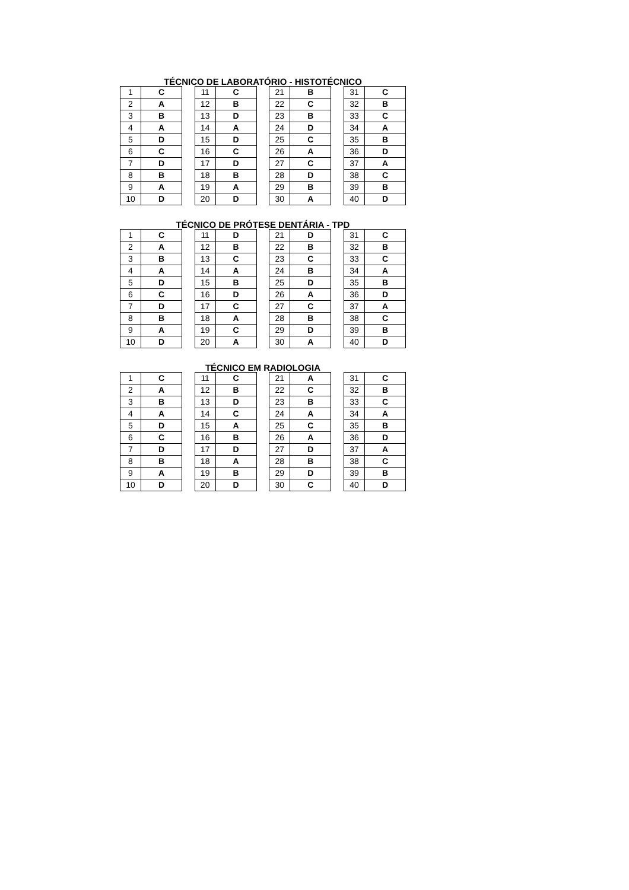TÉCNICO DE LABORATÓRIO - HISTOTÉCNICO
| 1 | C |
| 2 | A |
| 3 | B |
| 4 | A |
| 5 | D |
| 6 | C |
| 7 | D |
| 8 | B |
| 9 | A |
| 10 | D |
| 11 | C |
| 12 | B |
| 13 | D |
| 14 | A |
| 15 | D |
| 16 | C |
| 17 | D |
| 18 | B |
| 19 | A |
| 20 | D |
| 21 | B |
| 22 | C |
| 23 | B |
| 24 | D |
| 25 | C |
| 26 | A |
| 27 | C |
| 28 | D |
| 29 | B |
| 30 | A |
| 31 | C |
| 32 | B |
| 33 | C |
| 34 | A |
| 35 | B |
| 36 | D |
| 37 | A |
| 38 | C |
| 39 | B |
| 40 | D |
TÉCNICO DE PRÓTESE DENTÁRIA - TPD
| 1 | C |
| 2 | A |
| 3 | B |
| 4 | A |
| 5 | D |
| 6 | C |
| 7 | D |
| 8 | B |
| 9 | A |
| 10 | D |
| 11 | D |
| 12 | B |
| 13 | C |
| 14 | A |
| 15 | B |
| 16 | D |
| 17 | C |
| 18 | A |
| 19 | C |
| 20 | A |
| 21 | D |
| 22 | B |
| 23 | C |
| 24 | B |
| 25 | D |
| 26 | A |
| 27 | C |
| 28 | B |
| 29 | D |
| 30 | A |
| 31 | C |
| 32 | B |
| 33 | C |
| 34 | A |
| 35 | B |
| 36 | D |
| 37 | A |
| 38 | C |
| 39 | B |
| 40 | D |
TÉCNICO EM RADIOLOGIA
| 1 | C |
| 2 | A |
| 3 | B |
| 4 | A |
| 5 | D |
| 6 | C |
| 7 | D |
| 8 | B |
| 9 | A |
| 10 | D |
| 11 | C |
| 12 | B |
| 13 | D |
| 14 | C |
| 15 | A |
| 16 | B |
| 17 | D |
| 18 | A |
| 19 | B |
| 20 | D |
| 21 | A |
| 22 | C |
| 23 | B |
| 24 | A |
| 25 | C |
| 26 | A |
| 27 | D |
| 28 | B |
| 29 | D |
| 30 | C |
| 31 | C |
| 32 | B |
| 33 | C |
| 34 | A |
| 35 | B |
| 36 | D |
| 37 | A |
| 38 | C |
| 39 | B |
| 40 | D |